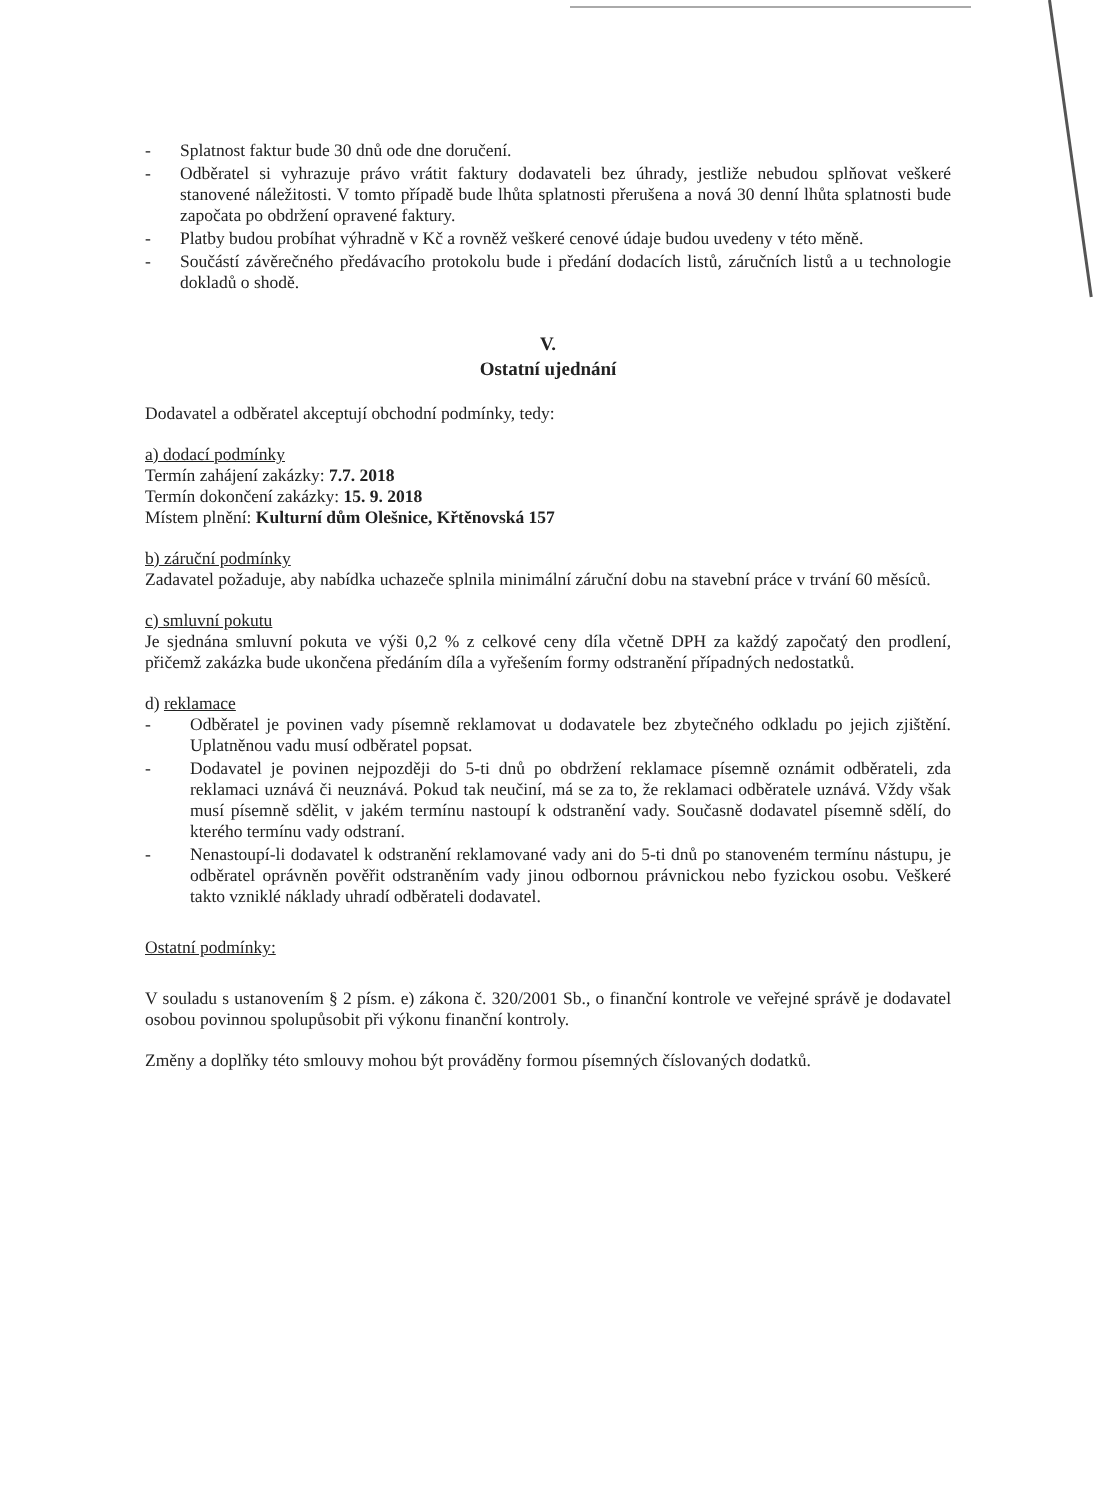- Splatnost faktur bude 30 dnů ode dne doručení.
- Odběratel si vyhrazuje právo vrátit faktury dodavateli bez úhrady, jestliže nebudou splňovat veškeré stanovené náležitosti. V tomto případě bude lhůta splatnosti přerušena a nová 30 denní lhůta splatnosti bude započata po obdržení opravené faktury.
- Platby budou probíhat výhradně v Kč a rovněž veškeré cenové údaje budou uvedeny v této měně.
- Součástí závěrečného předávacího protokolu bude i předání dodacích listů, záručních listů a u technologie dokladů o shodě.
V.
Ostatní ujednání
Dodavatel a odběratel akceptují obchodní podmínky, tedy:
a) dodací podmínky
Termín zahájení zakázky: 7.7. 2018
Termín dokončení zakázky: 15. 9. 2018
Místem plnění: Kulturní dům Olešnice, Křtěnovská 157
b) záruční podmínky
Zadavatel požaduje, aby nabídka uchazeče splnila minimální záruční dobu na stavební práce v trvání 60 měsíců.
c) smluvní pokutu
Je sjednána smluvní pokuta ve výši 0,2 % z celkové ceny díla včetně DPH za každý započatý den prodlení, přičemž zakázka bude ukončena předáním díla a vyřešením formy odstranění případných nedostatků.
d) reklamace
- Odběratel je povinen vady písemně reklamovat u dodavatele bez zbytečného odkladu po jejich zjištění. Uplatněnou vadu musí odběratel popsat.
- Dodavatel je povinen nejpozději do 5-ti dnů po obdržení reklamace písemně oznámit odběrateli, zda reklamaci uznává či neuznává. Pokud tak neučiní, má se za to, že reklamaci odběratele uznává. Vždy však musí písemně sdělit, v jakém termínu nastoupí k odstranění vady. Současně dodavatel písemně sdělí, do kterého termínu vady odstraní.
- Nenastoupí-li dodavatel k odstranění reklamované vady ani do 5-ti dnů po stanoveném termínu nástupu, je odběratel oprávněn pověřit odstraněním vady jinou odbornou právnickou nebo fyzickou osobu. Veškeré takto vzniklé náklady uhradí odběrateli dodavatel.
Ostatní podmínky:
V souladu s ustanovením § 2 písm. e) zákona č. 320/2001 Sb., o finanční kontrole ve veřejné správě je dodavatel osobou povinnou spolupůsobit při výkonu finanční kontroly.
Změny a doplňky této smlouvy mohou být prováděny formou písemných číslovaných dodatků.